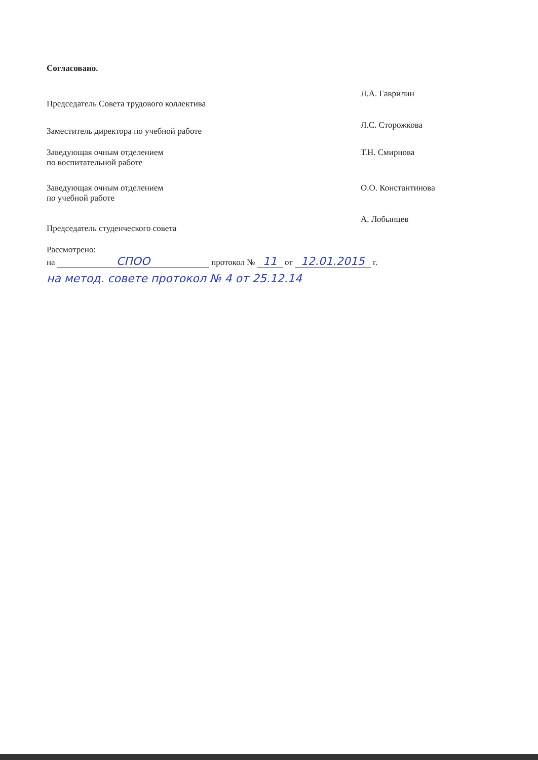Согласовано.
Председатель Совета трудового коллектива
Л.А. Гаврилин
Заместитель директора по учебной работе
Л.С. Сторожкова
Заведующая очным отделением
по воспитательной работе
Т.Н. Смирнова
Заведующая очным отделением
по учебной работе
О.О. Константинова
Председатель студенческого совета
А. Лобынцев
Рассмотрено:
на СПОО протокол № 11 от 12.01.2015 г.
на метод. совете протокол № 4 от 25.12.14